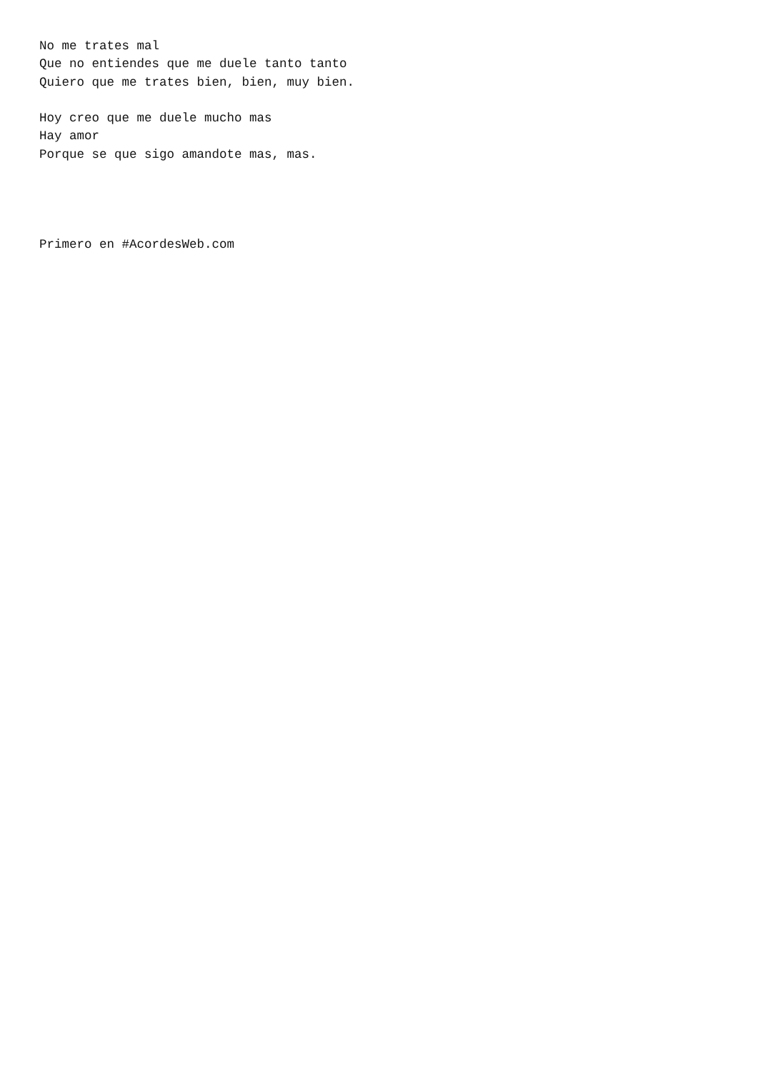No me trates mal
Que no entiendes que me duele tanto tanto
Quiero que me trates bien, bien, muy bien.

Hoy creo que me duele mucho mas
Hay amor
Porque se que sigo amandote mas, mas.




Primero en #AcordesWeb.com